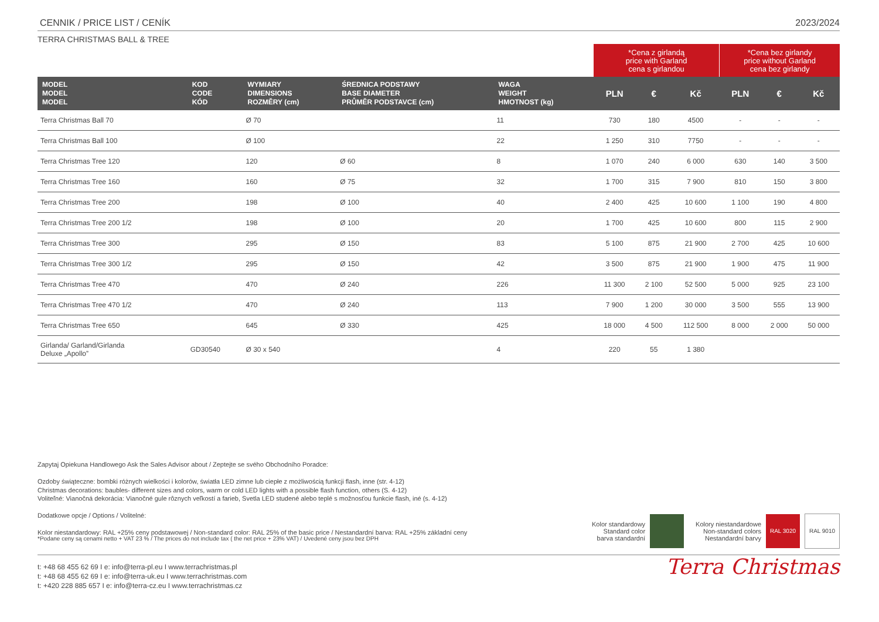CENNIK / PRICE LIST / CENÍK 2023/2024
TERRA CHRISTMAS BALL & TREE
| | | | | | *Cena z girlandą price with Garland cena s girlandou | | | *Cena bez girlandy price without Garland cena bez girlandy | | |
| --- | --- | --- | --- | --- | --- | --- | --- | --- | --- | --- |
| MODEL MODEL MODEL | KOD CODE KÓD | WYMIARY DIMENSIONS ROZMĚRY (cm) | ŚREDNICA PODSTAWY BASE DIAMETER PRŮMĚR PODSTAVCE (cm) | WAGA WEIGHT HMOTNOST (kg) | PLN | € | Kč | PLN | € | Kč |
| Terra Christmas Ball 70 | | Ø 70 | | 11 | 730 | 180 | 4500 | - | - | - |
| Terra Christmas Ball 100 | | Ø 100 | | 22 | 1 250 | 310 | 7750 | - | - | - |
| Terra Christmas Tree 120 | | 120 | Ø 60 | 8 | 1 070 | 240 | 6 000 | 630 | 140 | 3 500 |
| Terra Christmas Tree 160 | | 160 | Ø 75 | 32 | 1 700 | 315 | 7 900 | 810 | 150 | 3 800 |
| Terra Christmas Tree 200 | | 198 | Ø 100 | 40 | 2 400 | 425 | 10 600 | 1 100 | 190 | 4 800 |
| Terra Christmas Tree 200 1/2 | | 198 | Ø 100 | 20 | 1 700 | 425 | 10 600 | 800 | 115 | 2 900 |
| Terra Christmas Tree 300 | | 295 | Ø 150 | 83 | 5 100 | 875 | 21 900 | 2 700 | 425 | 10 600 |
| Terra Christmas Tree 300 1/2 | | 295 | Ø 150 | 42 | 3 500 | 875 | 21 900 | 1 900 | 475 | 11 900 |
| Terra Christmas Tree 470 | | 470 | Ø 240 | 226 | 11 300 | 2 100 | 52 500 | 5 000 | 925 | 23 100 |
| Terra Christmas Tree 470 1/2 | | 470 | Ø 240 | 113 | 7 900 | 1 200 | 30 000 | 3 500 | 555 | 13 900 |
| Terra Christmas Tree 650 | | 645 | Ø 330 | 425 | 18 000 | 4 500 | 112 500 | 8 000 | 2 000 | 50 000 |
| Girlanda/ Garland/Girlanda Deluxe „Apollo” | GD30540 | Ø 30 x 540 | | 4 | 220 | 55 | 1 380 | | | |
Zapytaj Opiekuna Handlowego Ask the Sales Advisor about / Zeptejte se svého Obchodního Poradce:
Ozdoby świąteczne: bombki różnych wielkości i kolorów, światła LED zimne lub ciepłe z możliwością funkcji flash, inne (str. 4-12)
Christmas decorations: baubles- different sizes and colors, warm or cold LED lights with a possible flash function, others (S. 4-12)
Voliteľné: Vianočná dekorácia: Vianočné gule rôznych veľkostí a farieb, Svetla LED studené alebo teplé s možnosťou funkcie flash, iné (s. 4-12)
Dodatkowe opcje / Options / Volitelné:
Kolor niestandardowy: RAL +25% ceny podstawowej / Non-standard color: RAL 25% of the basic price / Nestandardní barva: RAL +25% základní ceny
*Podane ceny są cenami netto + VAT 23 % / The prices do not include tax ( the net price + 23% VAT) / Uvedené ceny jsou bez DPH
Kolor standardowy
Standard color
barva standardní
Kolory niestandardowe
Non-standard colors
Nestandardní barvy
RAL 3020 RAL 9010
t: +48 68 455 62 69 I e: info@terra-pl.eu I www.terrachristmas.pl
t: +48 68 455 62 69 I e: info@terra-uk.eu I www.terrachristmas.com
t: +420 228 885 657 I e: info@terra-cz.eu I www.terrachristmas.cz
Terra Christmas